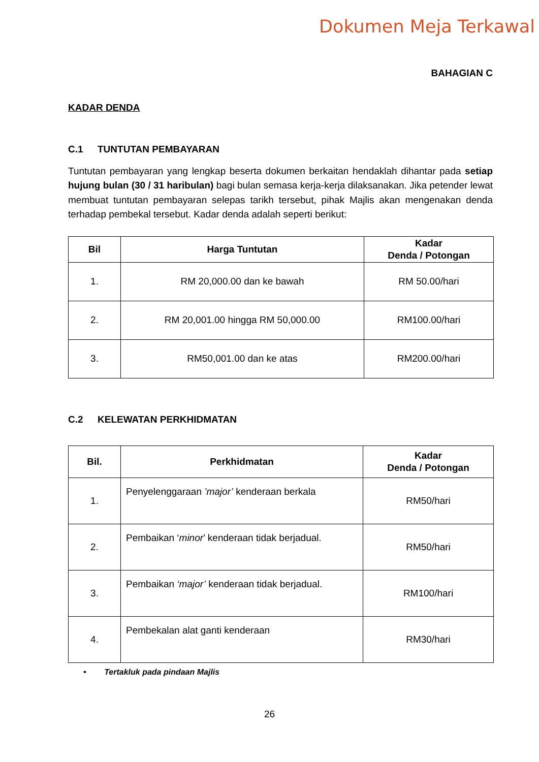Dokumen Meja Terkawal
BAHAGIAN C
KADAR DENDA
C.1 TUNTUTAN PEMBAYARAN
Tuntutan pembayaran yang lengkap beserta dokumen berkaitan hendaklah dihantar pada setiap hujung bulan (30 / 31 haribulan) bagi bulan semasa kerja-kerja dilaksanakan. Jika petender lewat membuat tuntutan pembayaran selepas tarikh tersebut, pihak Majlis akan mengenakan denda terhadap pembekal tersebut. Kadar denda adalah seperti berikut:
| Bil | Harga Tuntutan | Kadar Denda / Potongan |
| --- | --- | --- |
| 1. | RM 20,000.00 dan ke bawah | RM 50.00/hari |
| 2. | RM 20,001.00 hingga RM 50,000.00 | RM100.00/hari |
| 3. | RM50,001.00 dan ke atas | RM200.00/hari |
C.2 KELEWATAN PERKHIDMATAN
| Bil. | Perkhidmatan | Kadar Denda / Potongan |
| --- | --- | --- |
| 1. | Penyelenggaraan ’major’ kenderaan berkala | RM50/hari |
| 2. | Pembaikan ‘ minor ’ kenderaan tidak berjadual. | RM50/hari |
| 3. | Pembaikan ‘major’ kenderaan tidak berjadual. | RM100/hari |
| 4. | Pembekalan alat ganti kenderaan | RM30/hari |
• Tertakluk pada pindaan Majlis
26